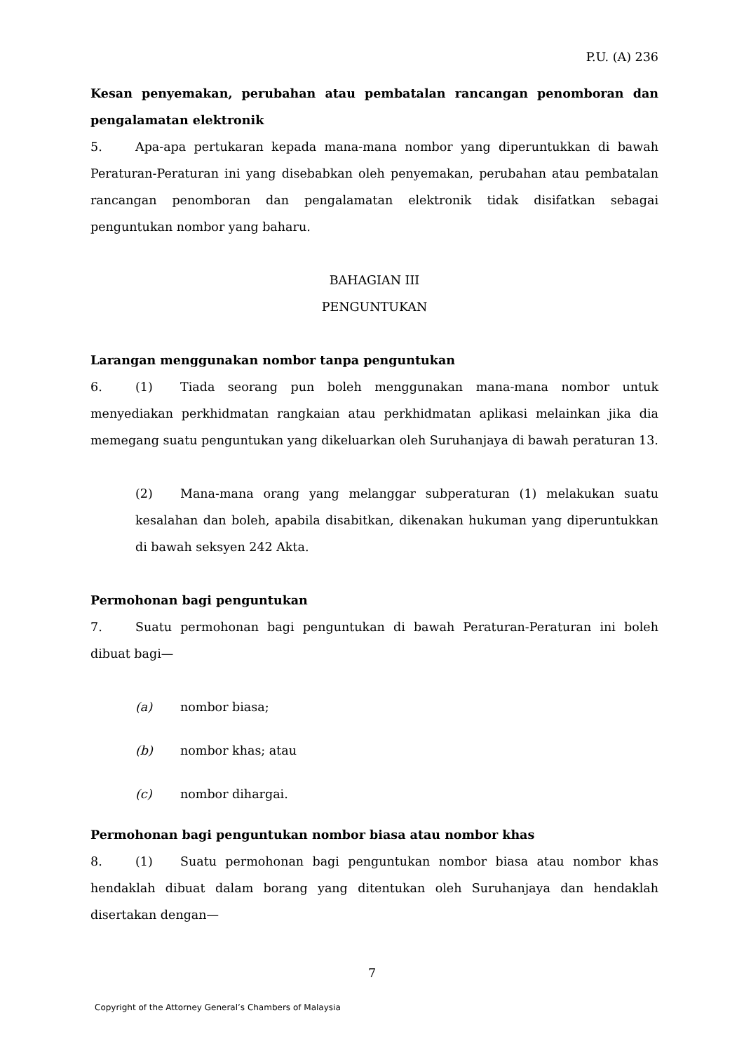P.U. (A) 236
Kesan penyemakan, perubahan atau pembatalan rancangan penomboran dan pengalamatan elektronik
5. Apa-apa pertukaran kepada mana-mana nombor yang diperuntukkan di bawah Peraturan-Peraturan ini yang disebabkan oleh penyemakan, perubahan atau pembatalan rancangan penomboran dan pengalamatan elektronik tidak disifatkan sebagai penguntukan nombor yang baharu.
BAHAGIAN III
PENGUNTUKAN
Larangan menggunakan nombor tanpa penguntukan
6. (1) Tiada seorang pun boleh menggunakan mana-mana nombor untuk menyediakan perkhidmatan rangkaian atau perkhidmatan aplikasi melainkan jika dia memegang suatu penguntukan yang dikeluarkan oleh Suruhanjaya di bawah peraturan 13.
(2) Mana-mana orang yang melanggar subperaturan (1) melakukan suatu kesalahan dan boleh, apabila disabitkan, dikenakan hukuman yang diperuntukkan di bawah seksyen 242 Akta.
Permohonan bagi penguntukan
7. Suatu permohonan bagi penguntukan di bawah Peraturan-Peraturan ini boleh dibuat bagi—
(a) nombor biasa;
(b) nombor khas; atau
(c) nombor dihargai.
Permohonan bagi penguntukan nombor biasa atau nombor khas
8. (1) Suatu permohonan bagi penguntukan nombor biasa atau nombor khas hendaklah dibuat dalam borang yang ditentukan oleh Suruhanjaya dan hendaklah disertakan dengan—
7
Copyright of the Attorney General’s Chambers of Malaysia